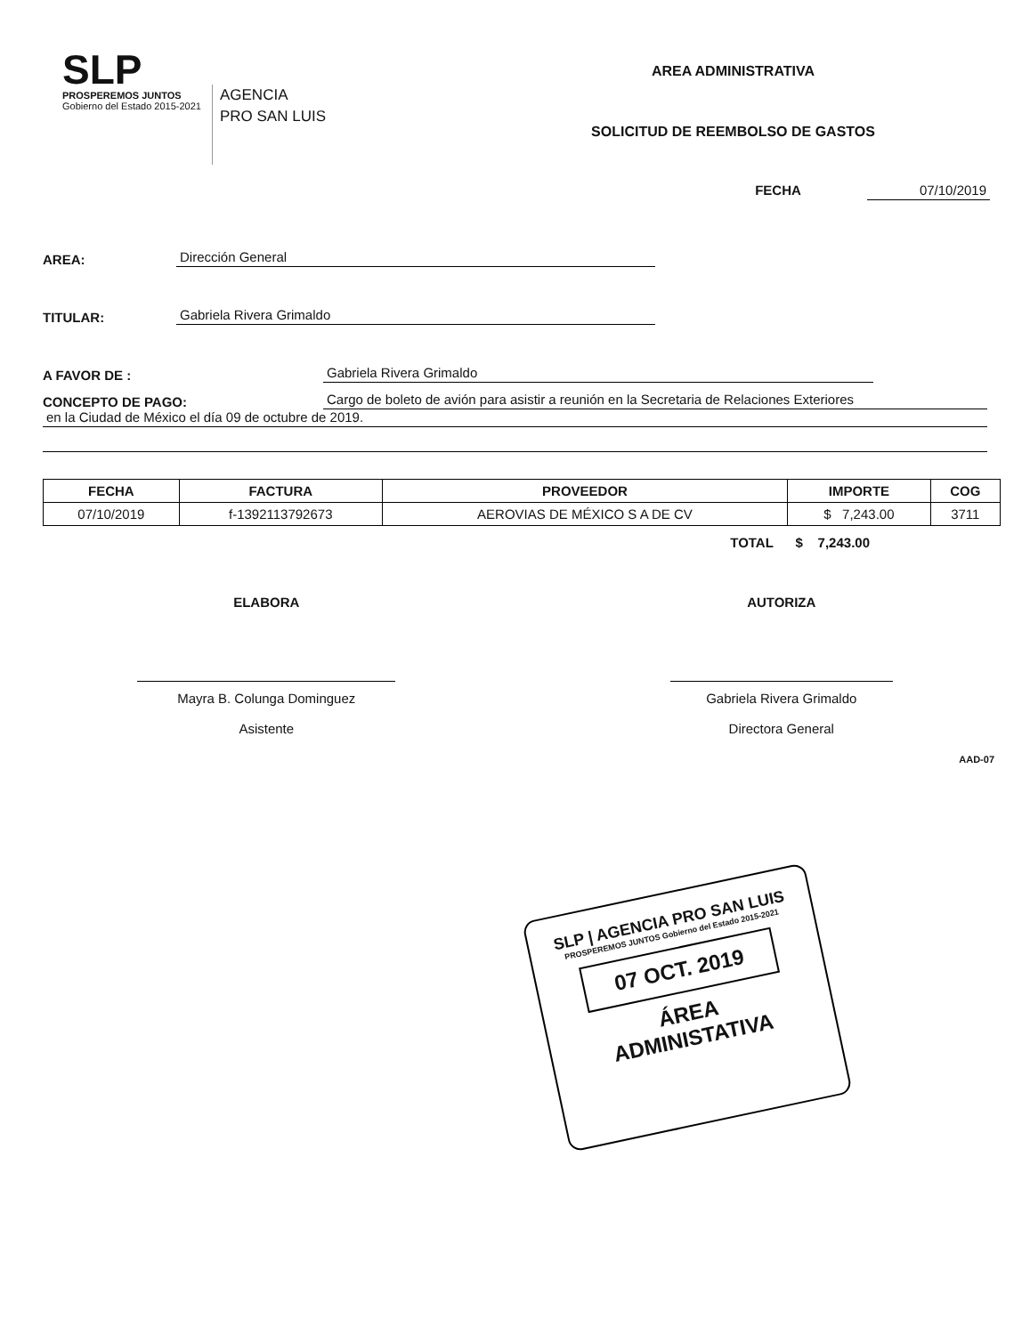SLP
PROSPEREMOS JUNTOS
Gobierno del Estado 2015-2021
AGENCIA
PRO SAN LUIS
AREA ADMINISTRATIVA
SOLICITUD DE REEMBOLSO DE GASTOS
FECHA 07/10/2019
AREA: Dirección General
TITULAR: Gabriela Rivera Grimaldo
A FAVOR DE : Gabriela Rivera Grimaldo
CONCEPTO DE PAGO: Cargo de boleto de avión para asistir a reunión en la Secretaria de Relaciones Exteriores
en la Ciudad de México el día 09 de octubre de 2019.
| FECHA | FACTURA | PROVEEDOR | IMPORTE | COG |
| --- | --- | --- | --- | --- |
| 07/10/2019 | f-1392113792673 | AEROVIAS DE MÉXICO S A DE CV | $ 7,243.00 | 3711 |
TOTAL $ 7,243.00
ELABORA
Mayra B. Colunga Dominguez
Asistente
AUTORIZA
Gabriela Rivera Grimaldo
Directora General
AAD-07
SLP | AGENCIA PRO SAN LUIS
PROSPEREMOS JUNTOS Gobierno del Estado 2015-2021
07 OCT. 2019
ÁREA
ADMINISTATIVA